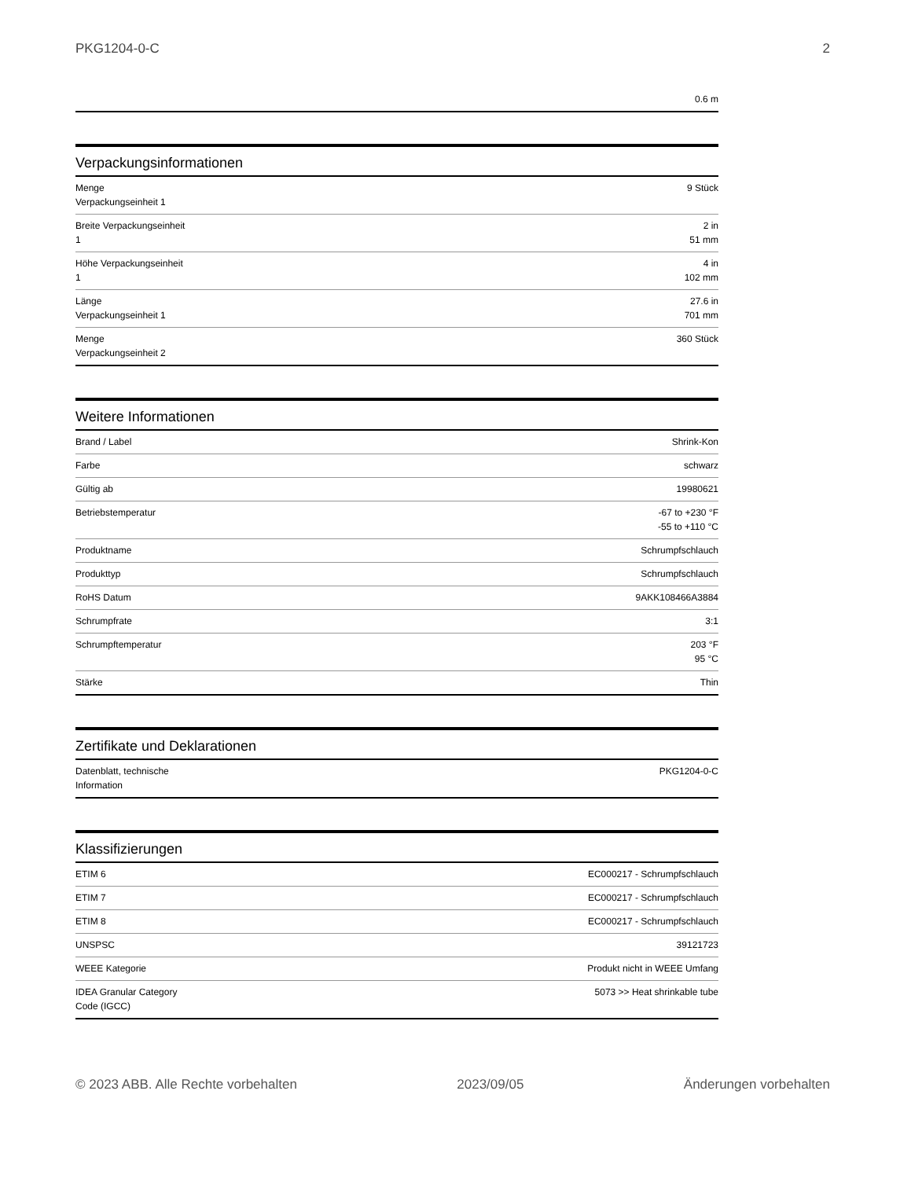PKG1204-0-C 2
| | 0.6 m |
Verpackungsinformationen
| Menge Verpackungseinheit 1 | 9 Stück |
| Breite Verpackungseinheit 1 | 2 in 51 mm |
| Höhe Verpackungseinheit 1 | 4 in 102 mm |
| Länge Verpackungseinheit 1 | 27.6 in 701 mm |
| Menge Verpackungseinheit 2 | 360 Stück |
Weitere Informationen
| Brand / Label | Shrink-Kon |
| Farbe | schwarz |
| Gültig ab | 19980621 |
| Betriebstemperatur | -67 to +230 °F -55 to +110 °C |
| Produktname | Schrumpfschlauch |
| Produkttyp | Schrumpfschlauch |
| RoHS Datum | 9AKK108466A3884 |
| Schrumpfrate | 3:1 |
| Schrumpftemperatur | 203 °F 95 °C |
| Stärke | Thin |
Zertifikate und Deklarationen
| Datenblatt, technische Information | PKG1204-0-C |
Klassifizierungen
| ETIM 6 | EC000217 - Schrumpfschlauch |
| ETIM 7 | EC000217 - Schrumpfschlauch |
| ETIM 8 | EC000217 - Schrumpfschlauch |
| UNSPSC | 39121723 |
| WEEE Kategorie | Produkt nicht in WEEE Umfang |
| IDEA Granular Category Code (IGCC) | 5073 >> Heat shrinkable tube |
© 2023 ABB. Alle Rechte vorbehalten 2023/09/05 Änderungen vorbehalten